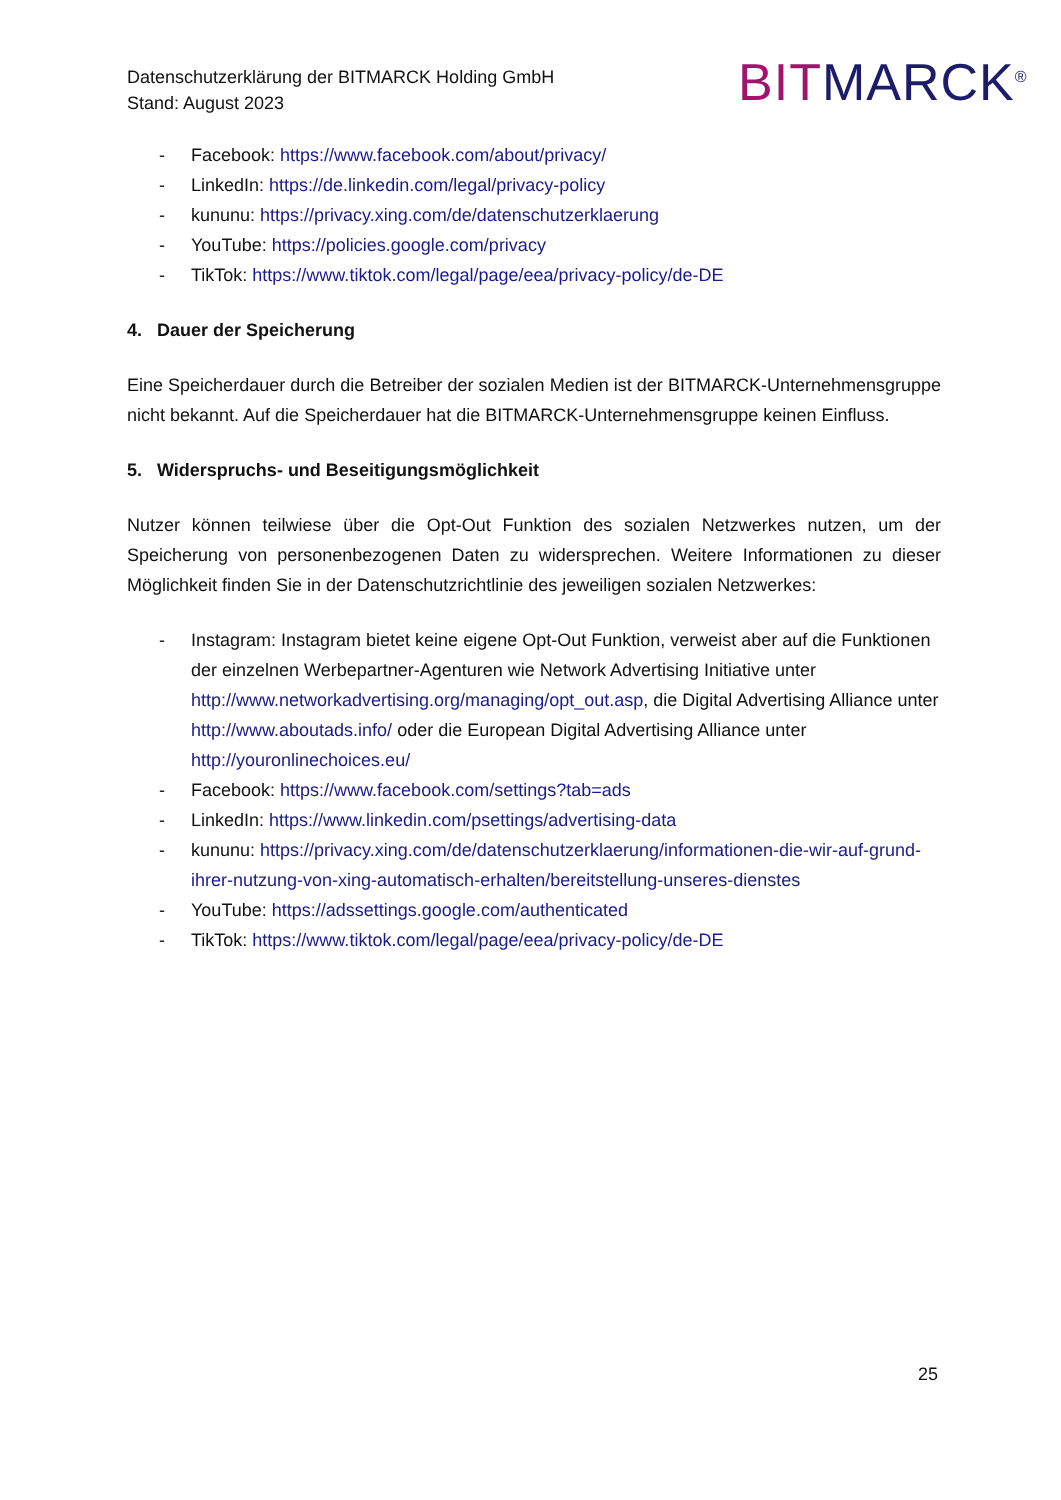Datenschutzerklärung der BITMARCK Holding GmbH
Stand: August 2023
BITMARCK<sup>®</sup>
- Facebook: https://www.facebook.com/about/privacy/
- LinkedIn: https://de.linkedin.com/legal/privacy-policy
- kununu: https://privacy.xing.com/de/datenschutzerklaerung
- YouTube: https://policies.google.com/privacy
- TikTok: https://www.tiktok.com/legal/page/eea/privacy-policy/de-DE
4. Dauer der Speicherung
Eine Speicherdauer durch die Betreiber der sozialen Medien ist der BITMARCK-Unternehmensgruppe nicht bekannt. Auf die Speicherdauer hat die BITMARCK-Unternehmensgruppe keinen Einfluss.
5. Widerspruchs- und Beseitigungsmöglichkeit
Nutzer können teilwiese über die Opt-Out Funktion des sozialen Netzwerkes nutzen, um der Speicherung von personenbezogenen Daten zu widersprechen. Weitere Informationen zu dieser Möglichkeit finden Sie in der Datenschutzrichtlinie des jeweiligen sozialen Netzwerkes:
- Instagram: Instagram bietet keine eigene Opt-Out Funktion, verweist aber auf die Funktionen der einzelnen Werbepartner-Agenturen wie Network Advertising Initiative unter http://www.networkadvertising.org/managing/opt_out.asp, die Digital Advertising Alliance unter http://www.aboutads.info/ oder die European Digital Advertising Alliance unter http://youronlinechoices.eu/
- Facebook: https://www.facebook.com/settings?tab=ads
- LinkedIn: https://www.linkedin.com/psettings/advertising-data
- kununu: https://privacy.xing.com/de/datenschutzerklaerung/informationen-die-wir-auf-grund-ihrer-nutzung-von-xing-automatisch-erhalten/bereitstellung-unseres-dienstes
- YouTube: https://adssettings.google.com/authenticated
- TikTok: https://www.tiktok.com/legal/page/eea/privacy-policy/de-DE
25